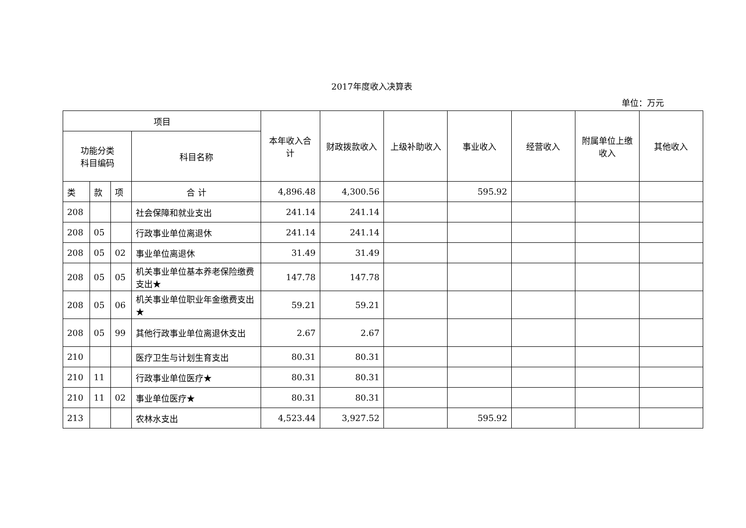2017年度收入决算表
单位：万元
| 项目 | | | | 本年收入合计 | 财政拨款收入 | 上级补助收入 | 事业收入 | 经营收入 | 附属单位上缴收入 | 其他收入 |
| --- | --- | --- | --- | --- | --- | --- | --- | --- | --- | --- |
| 功能分类 科目编码 | | | 科目名称 | | | | | | | |
| 类 | 款 | 项 | 合 计 | 4,896.48 | 4,300.56 | | 595.92 | | | |
| 208 | | | 社会保障和就业支出 | 241.14 | 241.14 | | | | | |
| 208 | 05 | | 行政事业单位离退休 | 241.14 | 241.14 | | | | | |
| 208 | 05 | 02 | 事业单位离退休 | 31.49 | 31.49 | | | | | |
| 208 | 05 | 05 | 机关事业单位基本养老保险缴费支出★ | 147.78 | 147.78 | | | | | |
| 208 | 05 | 06 | 机关事业单位职业年金缴费支出★ | 59.21 | 59.21 | | | | | |
| 208 | 05 | 99 | 其他行政事业单位离退休支出 | 2.67 | 2.67 | | | | | |
| 210 | | | 医疗卫生与计划生育支出 | 80.31 | 80.31 | | | | | |
| 210 | 11 | | 行政事业单位医疗★ | 80.31 | 80.31 | | | | | |
| 210 | 11 | 02 | 事业单位医疗★ | 80.31 | 80.31 | | | | | |
| 213 | | | 农林水支出 | 4,523.44 | 3,927.52 | | 595.92 | | | |